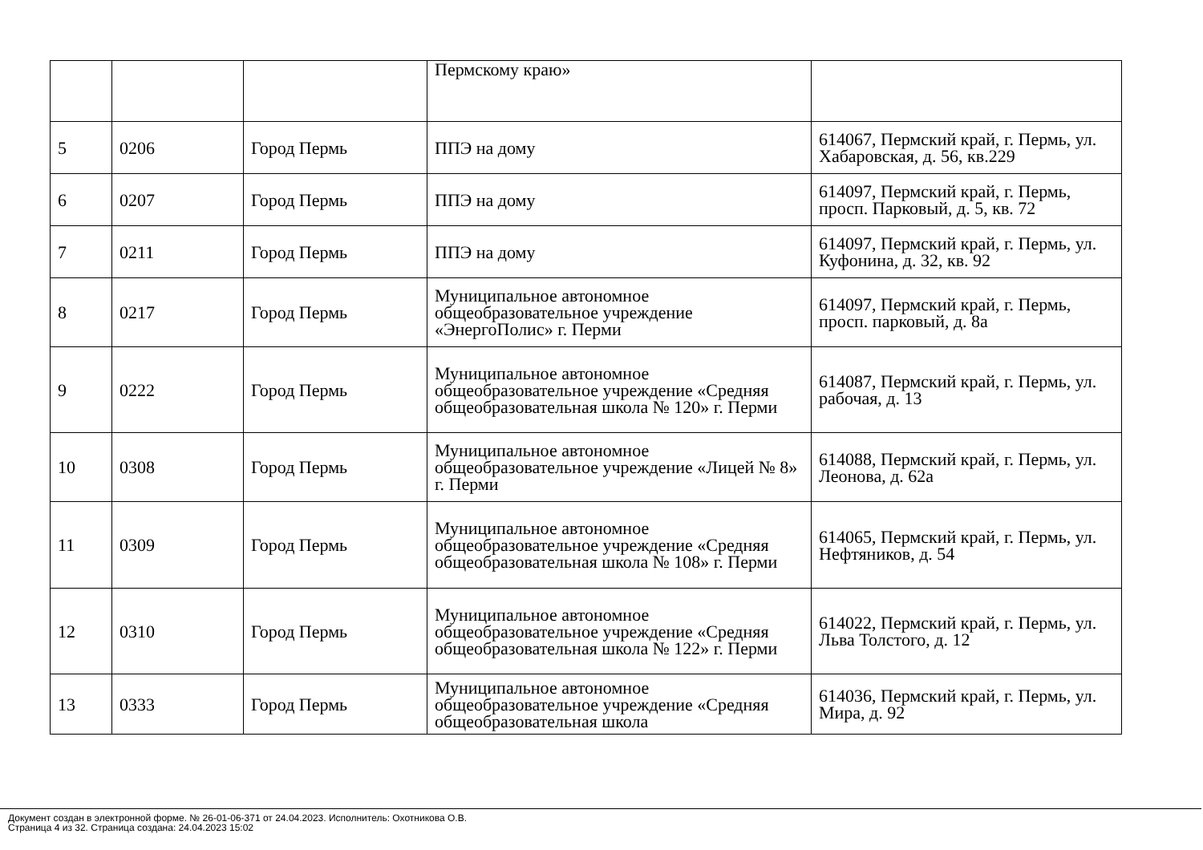| | | | Пермскому краю» | |
| 5 | 0206 | Город Пермь | ППЭ на дому | 614067, Пермский край, г. Пермь, ул. Хабаровская, д. 56, кв.229 |
| 6 | 0207 | Город Пермь | ППЭ на дому | 614097, Пермский край, г. Пермь, просп. Парковый, д. 5, кв. 72 |
| 7 | 0211 | Город Пермь | ППЭ на дому | 614097, Пермский край, г. Пермь, ул. Куфонина, д. 32, кв. 92 |
| 8 | 0217 | Город Пермь | Муниципальное автономное общеобразовательное учреждение «ЭнергоПолис» г. Перми | 614097, Пермский край, г. Пермь, просп. парковый, д. 8а |
| 9 | 0222 | Город Пермь | Муниципальное автономное общеобразовательное учреждение «Средняя общеобразовательная школа № 120» г. Перми | 614087, Пермский край, г. Пермь, ул. рабочая, д. 13 |
| 10 | 0308 | Город Пермь | Муниципальное автономное общеобразовательное учреждение «Лицей № 8» г. Перми | 614088, Пермский край, г. Пермь, ул. Леонова, д. 62а |
| 11 | 0309 | Город Пермь | Муниципальное автономное общеобразовательное учреждение «Средняя общеобразовательная школа № 108» г. Перми | 614065, Пермский край, г. Пермь, ул. Нефтяников, д. 54 |
| 12 | 0310 | Город Пермь | Муниципальное автономное общеобразовательное учреждение «Средняя общеобразовательная школа № 122» г. Перми | 614022, Пермский край, г. Пермь, ул. Льва Толстого, д. 12 |
| 13 | 0333 | Город Пермь | Муниципальное автономное общеобразовательное учреждение «Средняя общеобразовательная школа | 614036, Пермский край, г. Пермь, ул. Мира, д. 92 |
Документ создан в электронной форме. № 26-01-06-371 от 24.04.2023. Исполнитель: Охотникова О.В.
Страница 4 из 32. Страница создана: 24.04.2023 15:02